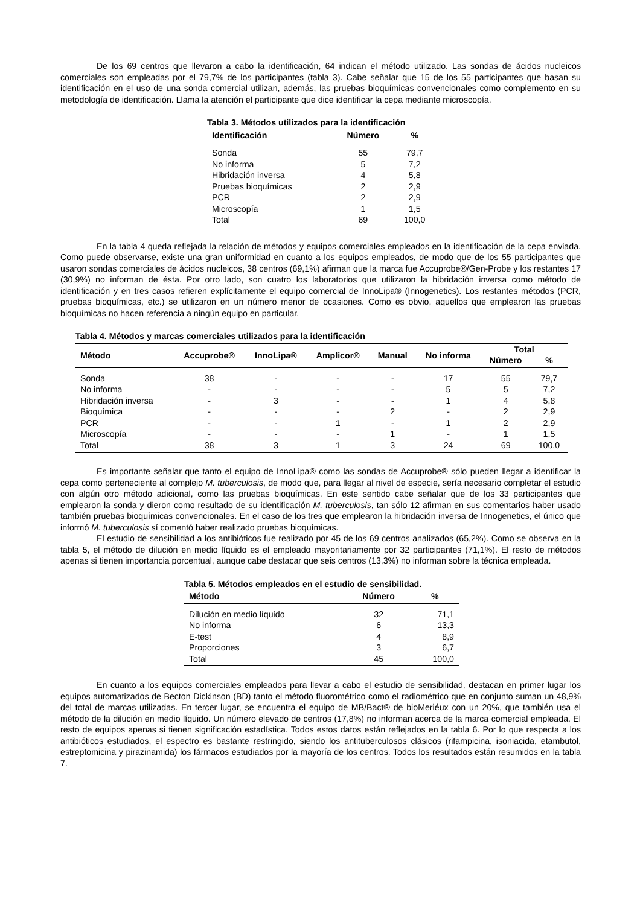De los 69 centros que llevaron a cabo la identificación, 64 indican el método utilizado. Las sondas de ácidos nucleicos comerciales son empleadas por el 79,7% de los participantes (tabla 3). Cabe señalar que 15 de los 55 participantes que basan su identificación en el uso de una sonda comercial utilizan, además, las pruebas bioquímicas convencionales como complemento en su metodología de identificación. Llama la atención el participante que dice identificar la cepa mediante microscopía.
Tabla 3. Métodos utilizados para la identificación
| Identificación | Número | % |
| --- | --- | --- |
| Sonda | 55 | 79,7 |
| No informa | 5 | 7,2 |
| Hibridación inversa | 4 | 5,8 |
| Pruebas bioquímicas | 2 | 2,9 |
| PCR | 2 | 2,9 |
| Microscopía | 1 | 1,5 |
| Total | 69 | 100,0 |
En la tabla 4 queda reflejada la relación de métodos y equipos comerciales empleados en la identificación de la cepa enviada. Como puede observarse, existe una gran uniformidad en cuanto a los equipos empleados, de modo que de los 55 participantes que usaron sondas comerciales de ácidos nucleicos, 38 centros (69,1%) afirman que la marca fue Accuprobe®/Gen-Probe y los restantes 17 (30,9%) no informan de ésta. Por otro lado, son cuatro los laboratorios que utilizaron la hibridación inversa como método de identificación y en tres casos refieren explícitamente el equipo comercial de InnoLipa® (Innogenetics). Los restantes métodos (PCR, pruebas bioquímicas, etc.) se utilizaron en un número menor de ocasiones. Como es obvio, aquellos que emplearon las pruebas bioquímicas no hacen referencia a ningún equipo en particular.
Tabla 4. Métodos y marcas comerciales utilizados para la identificación
| Método | Accuprobe® | InnoLipa® | Amplicor® | Manual | No informa | Total | |
| --- | --- | --- | --- | --- | --- | --- | --- |
| | | | | | | Número | % |
| Sonda | 38 | - | - | - | 17 | 55 | 79,7 |
| No informa | - | - | - | - | 5 | 5 | 7,2 |
| Hibridación inversa | - | 3 | - | - | 1 | 4 | 5,8 |
| Bioquímica | - | - | - | 2 | - | 2 | 2,9 |
| PCR | - | - | 1 | - | 1 | 2 | 2,9 |
| Microscopía | - | - | - | 1 | - | 1 | 1,5 |
| Total | 38 | 3 | 1 | 3 | 24 | 69 | 100,0 |
Es importante señalar que tanto el equipo de InnoLipa® como las sondas de Accuprobe® sólo pueden llegar a identificar la cepa como perteneciente al complejo M. tuberculosis, de modo que, para llegar al nivel de especie, sería necesario completar el estudio con algún otro método adicional, como las pruebas bioquímicas. En este sentido cabe señalar que de los 33 participantes que emplearon la sonda y dieron como resultado de su identificación M. tuberculosis, tan sólo 12 afirman en sus comentarios haber usado también pruebas bioquímicas convencionales. En el caso de los tres que emplearon la hibridación inversa de Innogenetics, el único que informó M. tuberculosis sí comentó haber realizado pruebas bioquímicas.
El estudio de sensibilidad a los antibióticos fue realizado por 45 de los 69 centros analizados (65,2%). Como se observa en la tabla 5, el método de dilución en medio líquido es el empleado mayoritariamente por 32 participantes (71,1%). El resto de métodos apenas si tienen importancia porcentual, aunque cabe destacar que seis centros (13,3%) no informan sobre la técnica empleada.
Tabla 5. Métodos empleados en el estudio de sensibilidad.
| Método | Número | % |
| --- | --- | --- |
| Dilución en medio líquido | 32 | 71,1 |
| No informa | 6 | 13,3 |
| E-test | 4 | 8,9 |
| Proporciones | 3 | 6,7 |
| Total | 45 | 100,0 |
En cuanto a los equipos comerciales empleados para llevar a cabo el estudio de sensibilidad, destacan en primer lugar los equipos automatizados de Becton Dickinson (BD) tanto el método fluorométrico como el radiométrico que en conjunto suman un 48,9% del total de marcas utilizadas. En tercer lugar, se encuentra el equipo de MB/Bact® de bioMeriéux con un 20%, que también usa el método de la dilución en medio líquido. Un número elevado de centros (17,8%) no informan acerca de la marca comercial empleada. El resto de equipos apenas si tienen significación estadística. Todos estos datos están reflejados en la tabla 6. Por lo que respecta a los antibióticos estudiados, el espectro es bastante restringido, siendo los antituberculosos clásicos (rifampicina, isoniacida, etambutol, estreptomicina y pirazinamida) los fármacos estudiados por la mayoría de los centros. Todos los resultados están resumidos en la tabla 7.